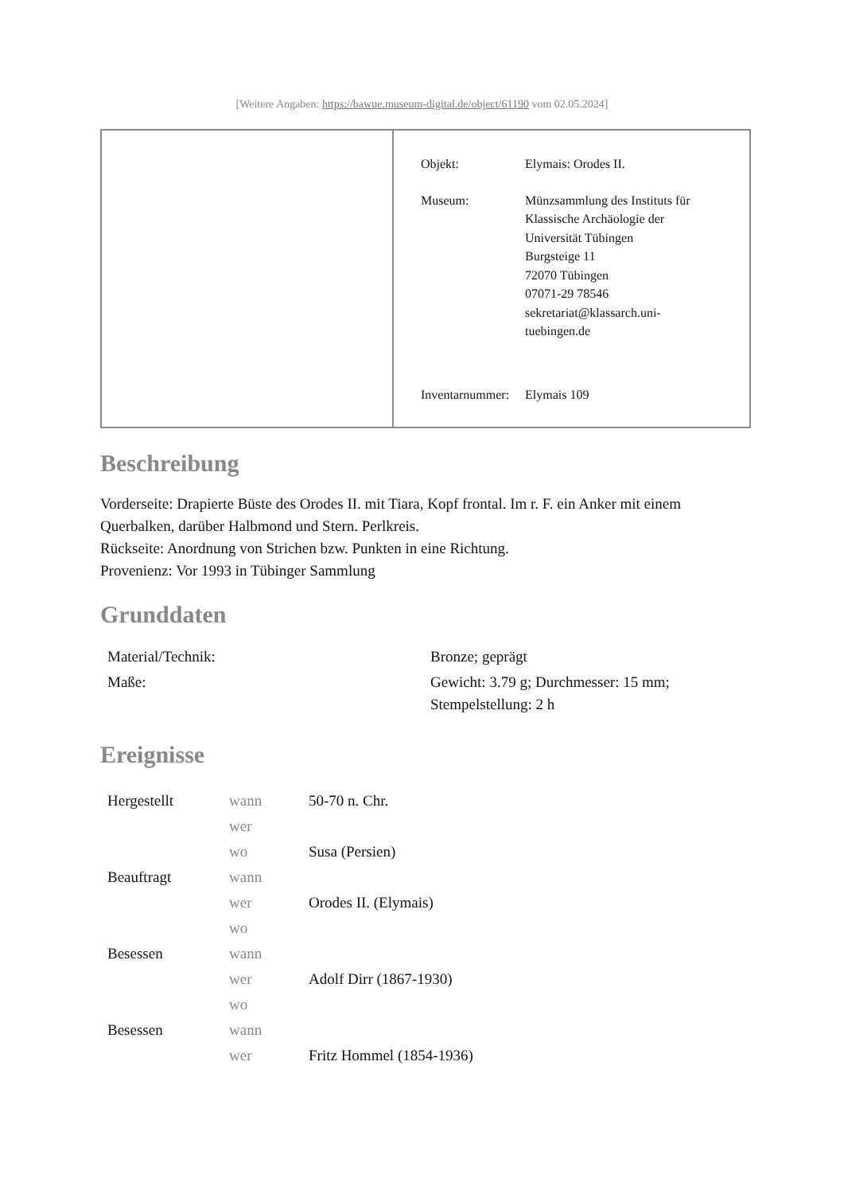[Weitere Angaben: https://bawue.museum-digital.de/object/61190 vom 02.05.2024]
| Objekt: | Elymais: Orodes II. |
| Museum: | Münzsammlung des Instituts für Klassische Archäologie der Universität Tübingen Burgsteige 11 72070 Tübingen 07071-29 78546 sekretariat@klassarch.uni- tuebingen.de |
| Inventarnummer: | Elymais 109 |
Beschreibung
Vorderseite: Drapierte Büste des Orodes II. mit Tiara, Kopf frontal. Im r. F. ein Anker mit einem Querbalken, darüber Halbmond und Stern. Perlkreis.
Rückseite: Anordnung von Strichen bzw. Punkten in eine Richtung.
Provenienz: Vor 1993 in Tübinger Sammlung
Grunddaten
| Material/Technik: | Bronze; geprägt |
| Maße: | Gewicht: 3.79 g; Durchmesser: 15 mm; Stempelstellung: 2 h |
Ereignisse
| Hergestellt | wann | 50-70 n. Chr. |
| | wer | |
| | wo | Susa (Persien) |
| Beauftragt | wann | |
| | wer | Orodes II. (Elymais) |
| | wo | |
| Besessen | wann | |
| | wer | Adolf Dirr (1867-1930) |
| | wo | |
| Besessen | wann | |
| | wer | Fritz Hommel (1854-1936) |